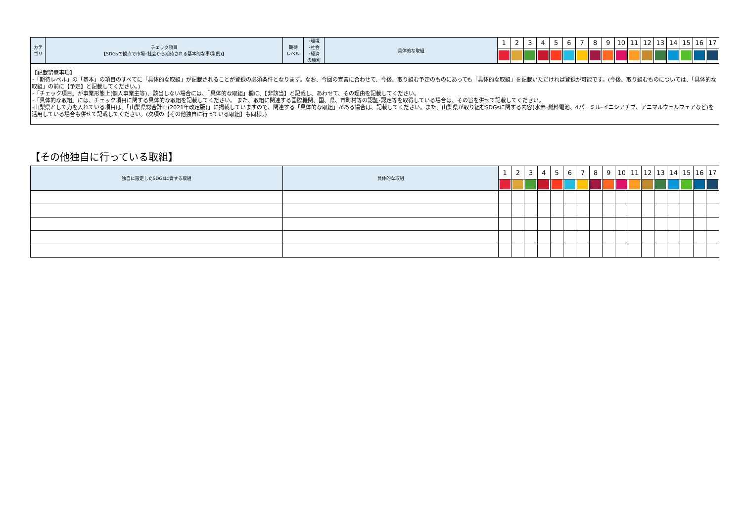| カテ ゴリ | チェック項目 【SDGsの観点で市場･社会から期待される基本的な事項(例)】 | 期待 レベル | ･環境 ･社会 ･経済 の種別 | 具体的な取組 | 1 | 2 | 3 | 4 | 5 | 6 | 7 | 8 | 9 | 10 | 11 | 12 | 13 | 14 | 15 | 16 | 17 |
| 【記載留意事項】 ･「期待レベル」の「基本」の項目のすべてに「具体的な取組」が記載されることが登録の必須条件となります。なお、今回の宣言に合わせて、今後、取り組む予定のものにあっても「具体的な取組」を記載いただければ登録が可能です。(今後、取り組むものについては、「具体的な取組」の前に【予定】と記載してください。) ･「チェック項目」が事業形態上(個人事業主等)、該当しない場合には、「具体的な取組」欄に、【非該当】と記載し、あわせて、その理由を記載してください。 ･「具体的な取組」には、チェック項目に関する具体的な取組を記載してください。 また、取組に関連する国際機関、国、県、市町村等の認証･認定等を取得している場合は、その旨を併せて記載してください。 ･山梨県として力を入れている項目は、「山梨県総合計画(2021年改定版)」に掲載していますので、関連する「具体的な取組」がある場合は、記載してください。また、山梨県が取り組むSDGsに関する内容(水素･燃料電池、4パーミル･イニシアチブ、アニマルウェルフェアなど)を活用している場合も併せて記載してください。(次項の【その他独自に行っている取組】も同様。) | | | | | | | | | | | | | | | | | | | | | |
【その他独自に行っている取組】
| 独自に設定したSDGsに資する取組 | 具体的な取組 | 1 | 2 | 3 | 4 | 5 | 6 | 7 | 8 | 9 | 10 | 11 | 12 | 13 | 14 | 15 | 16 | 17 |